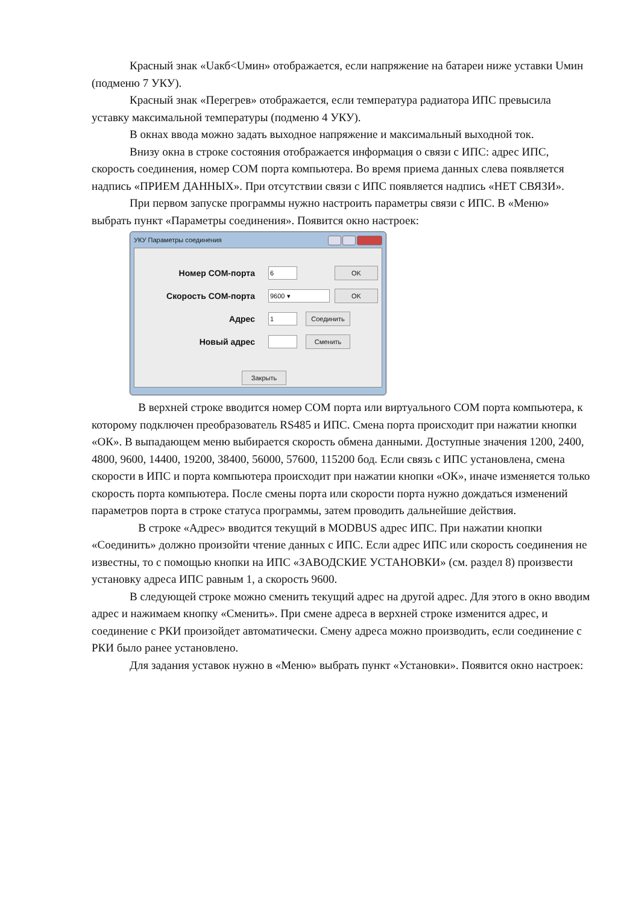Красный знак «Uакб<Uмин» отображается, если напряжение на батареи ниже уставки Uмин (подменю 7 УКУ).
Красный знак «Перегрев» отображается, если температура радиатора ИПС превысила уставку максимальной температуры (подменю 4 УКУ).
В окнах ввода можно задать выходное напряжение и максимальный выходной ток.
Внизу окна в строке состояния отображается информация о связи с ИПС: адрес ИПС, скорость соединения, номер COM порта компьютера. Во время приема данных слева появляется надпись «ПРИЕМ ДАННЫХ». При отсутствии связи с ИПС появляется надпись «НЕТ СВЯЗИ».
При первом запуске программы нужно настроить параметры связи с ИПС. В «Меню» выбрать пункт «Параметры соединения». Появится окно настроек:
УКУ Параметры соединения
Номер COM-порта
6
OK
Скорость COM-порта
9600 ▾
OK
Адрес
1
Соединить
Новый адрес
Сменить
Закрыть
В верхней строке вводится номер COM порта или виртуального COM порта компьютера, к которому подключен преобразователь RS485 и ИПС. Смена порта происходит при нажатии кнопки «ОК». В выпадающем меню выбирается скорость обмена данными. Доступные значения 1200, 2400, 4800, 9600, 14400, 19200, 38400, 56000, 57600, 115200 бод. Если связь с ИПС установлена, смена скорости в ИПС и порта компьютера происходит при нажатии кнопки «ОК», иначе изменяется только скорость порта компьютера. После смены порта или скорости порта нужно дождаться изменений параметров порта в строке статуса программы, затем проводить дальнейшие действия.
В строке «Адрес» вводится текущий в MODBUS адрес ИПС. При нажатии кнопки «Соединить» должно произойти чтение данных с ИПС. Если адрес ИПС или скорость соединения не известны, то с помощью кнопки на ИПС «ЗАВОДСКИЕ УСТАНОВКИ» (см. раздел 8) произвести установку адреса ИПС равным 1, а скорость 9600.
В следующей строке можно сменить текущий адрес на другой адрес. Для этого в окно вводим адрес и нажимаем кнопку «Сменить». При смене адреса в верхней строке изменится адрес, и соединение с РКИ произойдет автоматически. Смену адреса можно производить, если соединение с РКИ было ранее установлено.
Для задания уставок нужно в «Меню» выбрать пункт «Установки». Появится окно настроек: